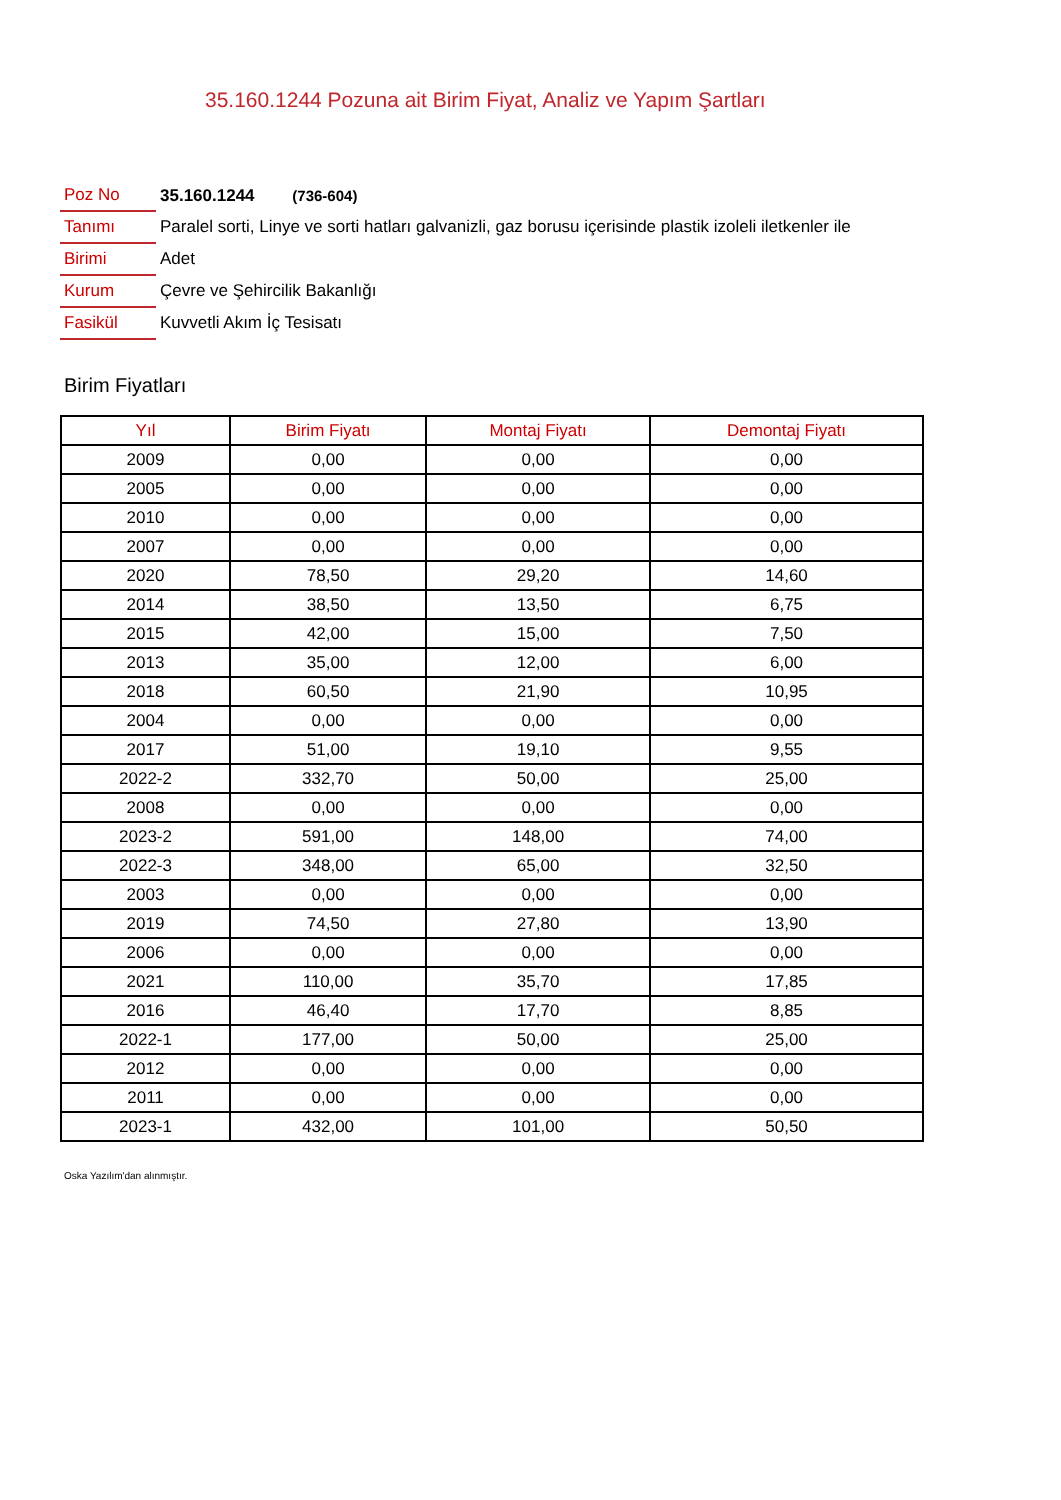35.160.1244 Pozuna ait Birim Fiyat, Analiz ve Yapım Şartları
| Poz No | 35.160.1244 (736-604) |
| Tanımı | Paralel sorti, Linye ve sorti hatları galvanizli, gaz borusu içerisinde plastik izoleli iletkenler ile |
| Birimi | Adet |
| Kurum | Çevre ve Şehircilik Bakanlığı |
| Fasikül | Kuvvetli Akım İç Tesisatı |
Birim Fiyatları
| Yıl | Birim Fiyatı | Montaj Fiyatı | Demontaj Fiyatı |
| --- | --- | --- | --- |
| 2009 | 0,00 | 0,00 | 0,00 |
| 2005 | 0,00 | 0,00 | 0,00 |
| 2010 | 0,00 | 0,00 | 0,00 |
| 2007 | 0,00 | 0,00 | 0,00 |
| 2020 | 78,50 | 29,20 | 14,60 |
| 2014 | 38,50 | 13,50 | 6,75 |
| 2015 | 42,00 | 15,00 | 7,50 |
| 2013 | 35,00 | 12,00 | 6,00 |
| 2018 | 60,50 | 21,90 | 10,95 |
| 2004 | 0,00 | 0,00 | 0,00 |
| 2017 | 51,00 | 19,10 | 9,55 |
| 2022-2 | 332,70 | 50,00 | 25,00 |
| 2008 | 0,00 | 0,00 | 0,00 |
| 2023-2 | 591,00 | 148,00 | 74,00 |
| 2022-3 | 348,00 | 65,00 | 32,50 |
| 2003 | 0,00 | 0,00 | 0,00 |
| 2019 | 74,50 | 27,80 | 13,90 |
| 2006 | 0,00 | 0,00 | 0,00 |
| 2021 | 110,00 | 35,70 | 17,85 |
| 2016 | 46,40 | 17,70 | 8,85 |
| 2022-1 | 177,00 | 50,00 | 25,00 |
| 2012 | 0,00 | 0,00 | 0,00 |
| 2011 | 0,00 | 0,00 | 0,00 |
| 2023-1 | 432,00 | 101,00 | 50,50 |
Oska Yazılım'dan alınmıştır.